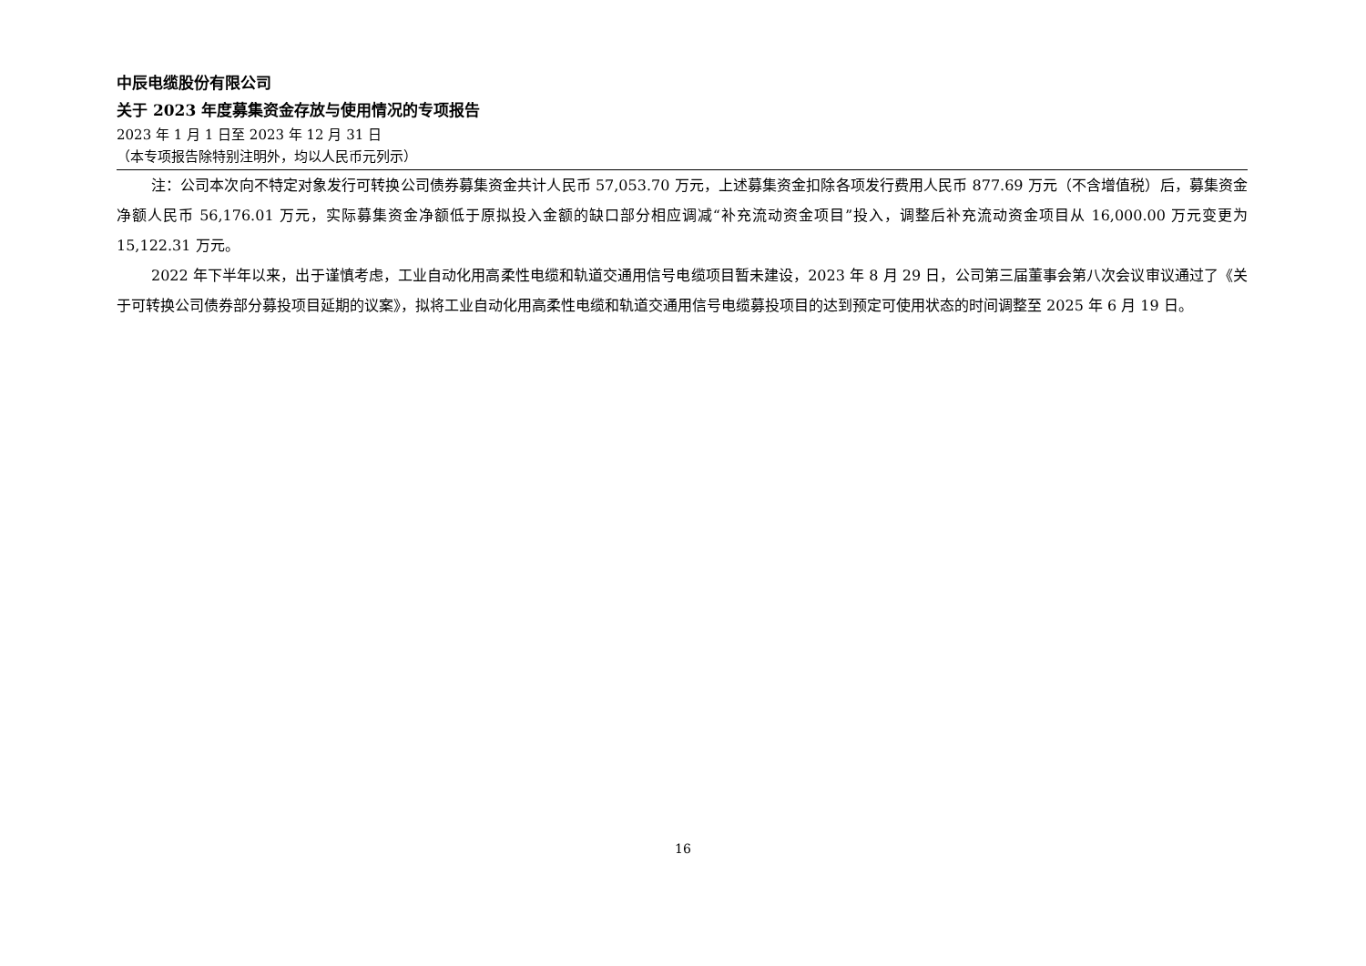中辰电缆股份有限公司
关于 2023 年度募集资金存放与使用情况的专项报告
2023 年 1 月 1 日至 2023 年 12 月 31 日
（本专项报告除特别注明外，均以人民币元列示）
注：公司本次向不特定对象发行可转换公司债券募集资金共计人民币 57,053.70 万元，上述募集资金扣除各项发行费用人民币 877.69 万元（不含增值税）后，募集资金净额人民币 56,176.01 万元，实际募集资金净额低于原拟投入金额的缺口部分相应调减“补充流动资金项目”投入，调整后补充流动资金项目从 16,000.00 万元变更为 15,122.31 万元。
2022 年下半年以来，出于谨慎考虑，工业自动化用高柔性电缆和轨道交通用信号电缆项目暂未建设，2023 年 8 月 29 日，公司第三届董事会第八次会议审议通过了《关于可转换公司债券部分募投项目延期的议案》，拟将工业自动化用高柔性电缆和轨道交通用信号电缆募投项目的达到预定可使用状态的时间调整至 2025 年 6 月 19 日。
16